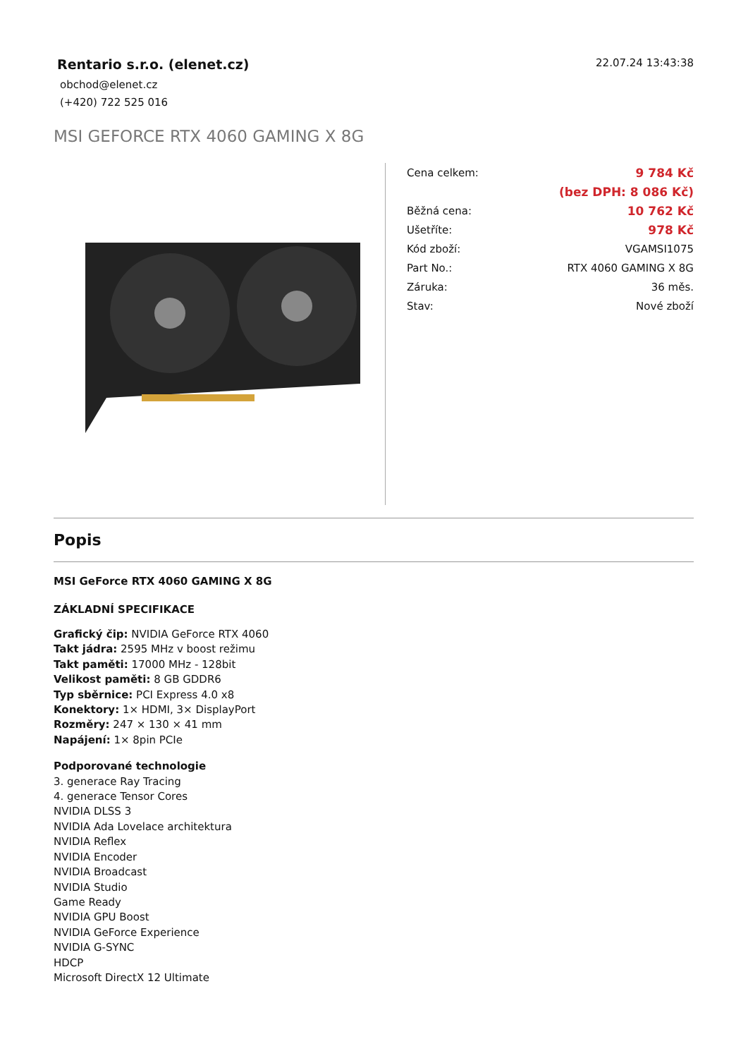Rentario s.r.o. (elenet.cz)
obchod@elenet.cz
(+420) 722 525 016
22.07.24 13:43:38
MSI GEFORCE RTX 4060 GAMING X 8G
| Cena celkem: | 9 784 Kč |
| | (bez DPH: 8 086 Kč) |
| Běžná cena: | 10 762 Kč |
| Ušetříte: | 978 Kč |
| Kód zboží: | VGAMSI1075 |
| Part No.: | RTX 4060 GAMING X 8G |
| Záruka: | 36 měs. |
| Stav: | Nové zboží |
Popis
MSI GeForce RTX 4060 GAMING X 8G
ZÁKLADNÍ SPECIFIKACE
Grafický čip: NVIDIA GeForce RTX 4060
Takt jádra: 2595 MHz v boost režimu
Takt paměti: 17000 MHz - 128bit
Velikost paměti: 8 GB GDDR6
Typ sběrnice: PCI Express 4.0 x8
Konektory: 1× HDMI, 3× DisplayPort
Rozměry: 247 × 130 × 41 mm
Napájení: 1× 8pin PCIe
Podporované technologie
3. generace Ray Tracing
4. generace Tensor Cores
NVIDIA DLSS 3
NVIDIA Ada Lovelace architektura
NVIDIA Reflex
NVIDIA Encoder
NVIDIA Broadcast
NVIDIA Studio
Game Ready
NVIDIA GPU Boost
NVIDIA GeForce Experience
NVIDIA G-SYNC
HDCP
Microsoft DirectX 12 Ultimate